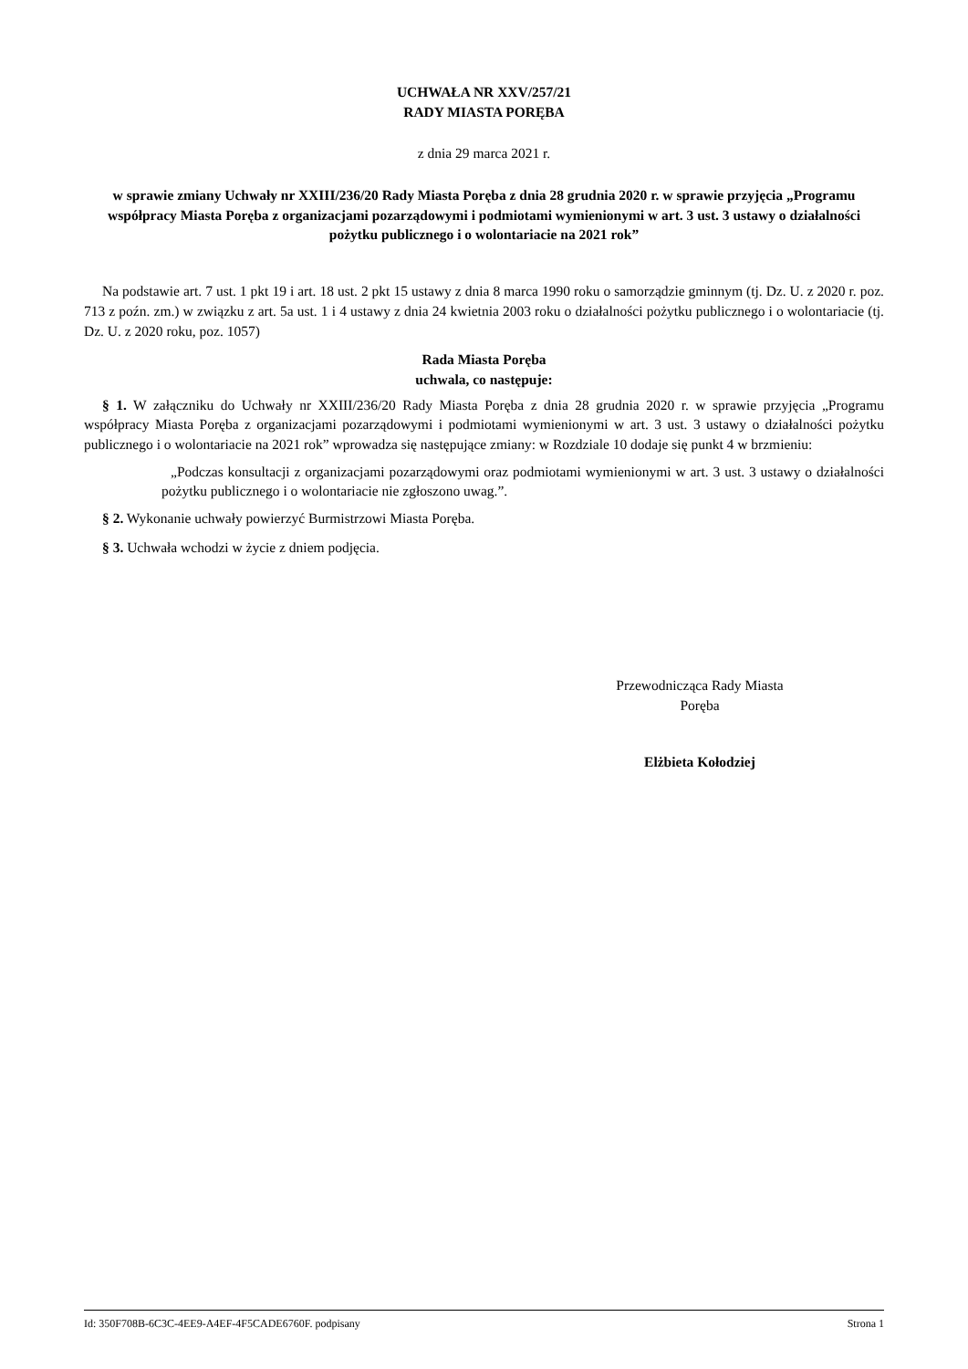UCHWAŁA NR XXV/257/21
RADY MIASTA PORĘBA
z dnia 29 marca 2021 r.
w sprawie zmiany Uchwały nr XXIII/236/20 Rady Miasta Poręba z dnia 28 grudnia 2020 r. w sprawie przyjęcia „Programu współpracy Miasta Poręba z organizacjami pozarządowymi i podmiotami wymienionymi w art. 3 ust. 3 ustawy o działalności pożytku publicznego i o wolontariacie na 2021 rok”
Na podstawie art. 7 ust. 1 pkt 19 i art. 18 ust. 2 pkt 15 ustawy z dnia 8 marca 1990 roku o samorządzie gminnym (tj. Dz. U. z 2020 r. poz. 713 z poźn. zm.) w związku z art. 5a ust. 1 i 4 ustawy z dnia 24 kwietnia 2003 roku o działalności pożytku publicznego i o wolontariacie (tj. Dz. U. z 2020 roku, poz. 1057)
Rada Miasta Poręba
uchwala, co następuje:
§ 1. W załączniku do Uchwały nr XXIII/236/20 Rady Miasta Poręba z dnia 28 grudnia 2020 r. w sprawie przyjęcia „Programu współpracy Miasta Poręba z organizacjami pozarządowymi i podmiotami wymienionymi w art. 3 ust. 3 ustawy o działalności pożytku publicznego i o wolontariacie na 2021 rok” wprowadza się następujące zmiany: w Rozdziale 10 dodaje się punkt 4 w brzmieniu:
„Podczas konsultacji z organizacjami pozarządowymi oraz podmiotami wymienionymi w art. 3 ust. 3 ustawy o działalności pożytku publicznego i o wolontariacie nie zgłoszono uwag.”.
§ 2. Wykonanie uchwały powierzyć Burmistrzowi Miasta Poręba.
§ 3. Uchwała wchodzi w życie z dniem podjęcia.
Przewodnicząca Rady Miasta
Poręba
Elżbieta Kołodziej
Id: 350F708B-6C3C-4EE9-A4EF-4F5CADE6760F. podpisany Strona 1